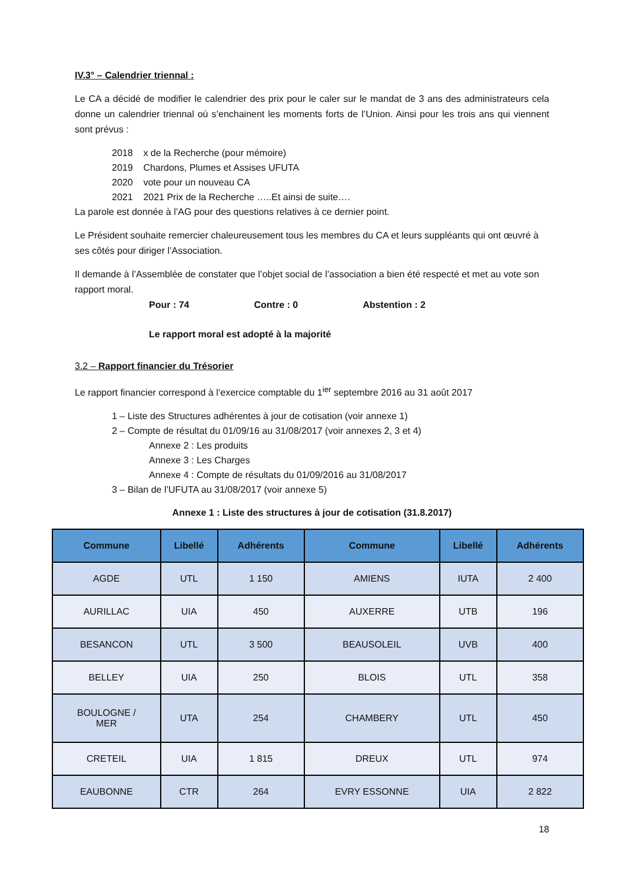IV.3° – Calendrier triennal :
Le CA a décidé de modifier le calendrier des prix pour le caler sur le mandat de 3 ans des administrateurs cela donne un calendrier triennal où s’enchainent les moments forts de l’Union. Ainsi pour les trois ans qui viennent sont prévus :
2018 x de la Recherche (pour mémoire)
2019 Chardons, Plumes et Assises UFUTA
2020 vote pour un nouveau CA
2021 2021 Prix de la Recherche …..Et ainsi de suite….
La parole est donnée à l’AG pour des questions relatives à ce dernier point.
Le Président souhaite remercier chaleureusement tous les membres du CA et leurs suppléants qui ont œuvré à ses côtés pour diriger l’Association.
Il demande à l’Assemblée de constater que l’objet social de l’association a bien été respecté et met au vote son rapport moral.
Pour : 74 Contre : 0 Abstention : 2
Le rapport moral est adopté à la majorité
3.2 – Rapport financier du Trésorier
Le rapport financier correspond à l’exercice comptable du 1<sup>ier</sup> septembre 2016 au 31 août 2017
1 – Liste des Structures adhérentes à jour de cotisation (voir annexe 1)
2 – Compte de résultat du 01/09/16 au 31/08/2017 (voir annexes 2, 3 et 4)
Annexe 2 : Les produits
Annexe 3 : Les Charges
Annexe 4 : Compte de résultats du 01/09/2016 au 31/08/2017
3 – Bilan de l’UFUTA au 31/08/2017 (voir annexe 5)
Annexe 1 : Liste des structures à jour de cotisation (31.8.2017)
| Commune | Libellé | Adhérents | Commune | Libellé | Adhérents |
| --- | --- | --- | --- | --- | --- |
| AGDE | UTL | 1 150 | AMIENS | IUTA | 2 400 |
| AURILLAC | UIA | 450 | AUXERRE | UTB | 196 |
| BESANCON | UTL | 3 500 | BEAUSOLEIL | UVB | 400 |
| BELLEY | UIA | 250 | BLOIS | UTL | 358 |
| BOULOGNE / MER | UTA | 254 | CHAMBERY | UTL | 450 |
| CRETEIL | UIA | 1 815 | DREUX | UTL | 974 |
| EAUBONNE | CTR | 264 | EVRY ESSONNE | UIA | 2 822 |
18